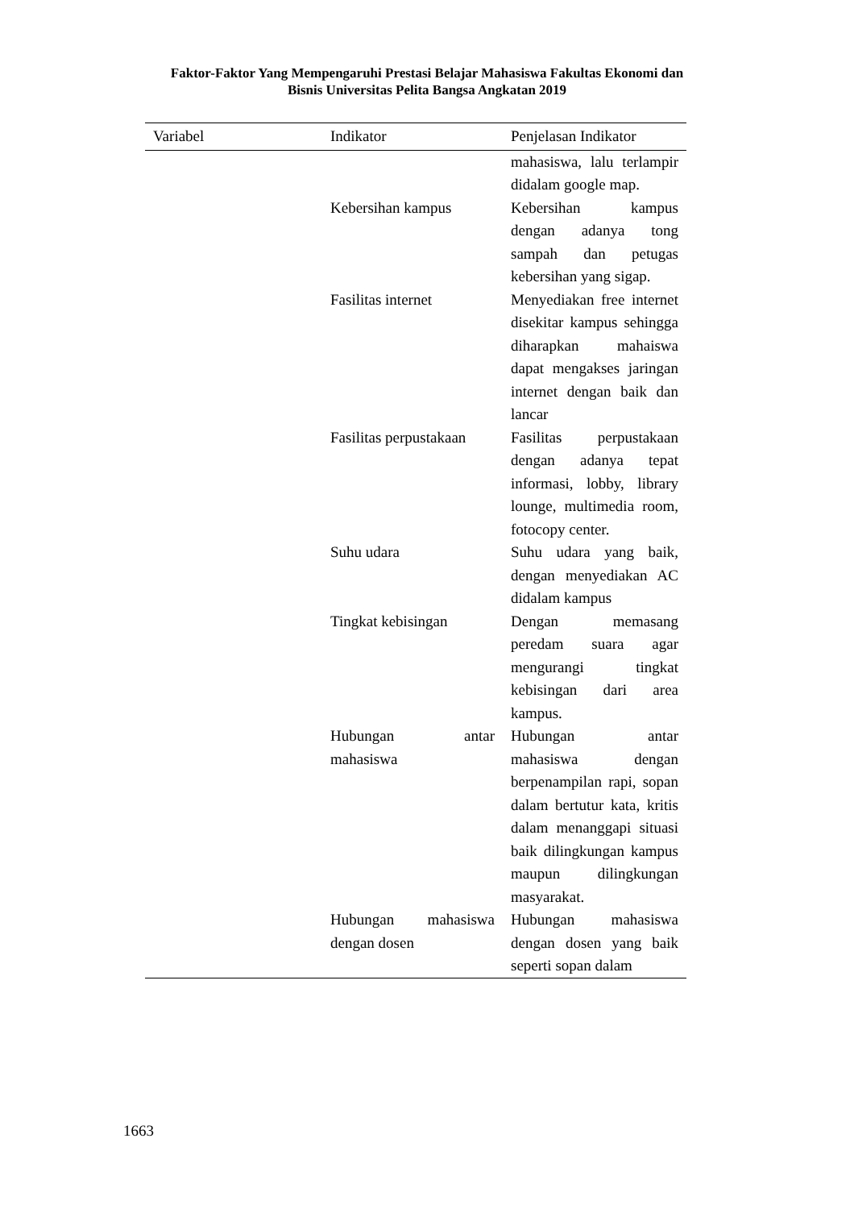Faktor-Faktor Yang Mempengaruhi Prestasi Belajar Mahasiswa Fakultas Ekonomi dan
Bisnis Universitas Pelita Bangsa Angkatan 2019
| Variabel | Indikator | Penjelasan Indikator |
| --- | --- | --- |
| | | mahasiswa, lalu terlampir didalam google map. |
| | Kebersihan kampus | Kebersihan kampus dengan adanya tong sampah dan petugas kebersihan yang sigap. |
| | Fasilitas internet | Menyediakan free internet disekitar kampus sehingga diharapkan mahaiswa dapat mengakses jaringan internet dengan baik dan lancar |
| | Fasilitas perpustakaan | Fasilitas perpustakaan dengan adanya tepat informasi, lobby, library lounge, multimedia room, fotocopy center. |
| | Suhu udara | Suhu udara yang baik, dengan menyediakan AC didalam kampus |
| | Tingkat kebisingan | Dengan memasang peredam suara agar mengurangi tingkat kebisingan dari area kampus. |
| | Hubungan antar mahasiswa | Hubungan antar mahasiswa dengan berpenampilan rapi, sopan dalam bertutur kata, kritis dalam menanggapi situasi baik dilingkungan kampus maupun dilingkungan masyarakat. |
| | Hubungan mahasiswa dengan dosen | Hubungan mahasiswa dengan dosen yang baik seperti sopan dalam |
1663